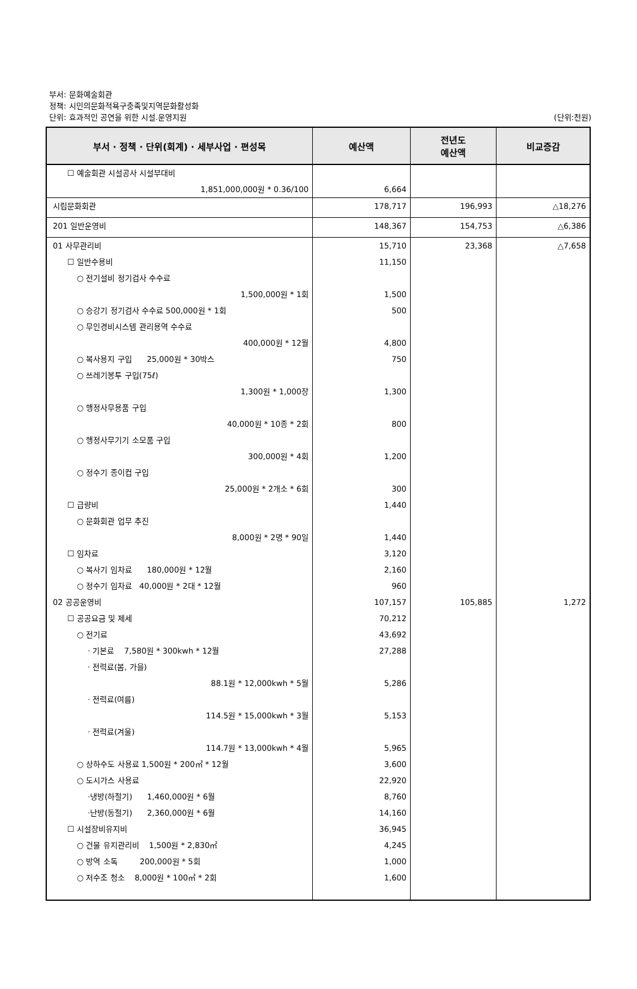부서: 문화예술회관
정책: 시민의문화적욕구충족및지역문화활성화
단위: 효과적인 공연을 위한 시설.운영지원
(단위:천원)
| 부서 · 정책 · 단위(회계) · 세부사업 · 편성목 | 예산액 | 전년도 예산액 | 비교증감 |
| --- | --- | --- | --- |
| ☐ 예술회관 시설공사 시설부대비 1,851,000,000원 * 0.36/100 | 6,664 | | |
| 시립문화회관 | 178,717 | 196,993 | △18,276 |
| 201 일반운영비 | 148,367 | 154,753 | △6,386 |
| 01 사무관리비 | 15,710 | 23,368 | △7,658 |
| ☐ 일반수용비 | 11,150 | | |
| ○ 전기설비 정기검사 수수료 1,500,000원 * 1회 | 1,500 | | |
| ○ 승강기 정기검사 수수료 500,000원 * 1회 | 500 | | |
| ○ 무인경비시스템 관리용역 수수료 400,000원 * 12월 | 4,800 | | |
| ○ 복사용지 구입 25,000원 * 30박스 | 750 | | |
| ○ 쓰레기봉투 구입(75ℓ) 1,300원 * 1,000장 | 1,300 | | |
| ○ 행정사무용품 구입 40,000원 * 10종 * 2회 | 800 | | |
| ○ 행정사무기기 소모품 구입 300,000원 * 4회 | 1,200 | | |
| ○ 정수기 종이컵 구입 25,000원 * 2개소 * 6회 | 300 | | |
| ☐ 급량비 | 1,440 | | |
| ○ 문화회관 업무 추진 8,000원 * 2명 * 90일 | 1,440 | | |
| ☐ 임차료 | 3,120 | | |
| ○ 복사기 임차료 180,000원 * 12월 | 2,160 | | |
| ○ 정수기 임차료 40,000원 * 2대 * 12월 | 960 | | |
| 02 공공운영비 | 107,157 | 105,885 | 1,272 |
| ☐ 공공요금 및 제세 | 70,212 | | |
| ○ 전기료 | 43,692 | | |
| · 기본료 7,580원 * 300kwh * 12월 | 27,288 | | |
| · 전력료(봄, 가을) 88.1원 * 12,000kwh * 5월 | 5,286 | | |
| · 전력료(여름) 114.5원 * 15,000kwh * 3월 | 5,153 | | |
| · 전력료(겨울) 114.7원 * 13,000kwh * 4월 | 5,965 | | |
| ○ 상하수도 사용료 1,500원 * 200㎥ * 12월 | 3,600 | | |
| ○ 도시가스 사용료 | 22,920 | | |
| ·냉방(하절기) 1,460,000원 * 6월 | 8,760 | | |
| ·난방(동절기) 2,360,000원 * 6월 | 14,160 | | |
| ☐ 시설장비유지비 | 36,945 | | |
| ○ 건물 유지관리비 1,500원 * 2,830㎡ | 4,245 | | |
| ○ 방역 소독 200,000원 * 5회 | 1,000 | | |
| ○ 저수조 청소 8,000원 * 100㎥ * 2회 | 1,600 | | |